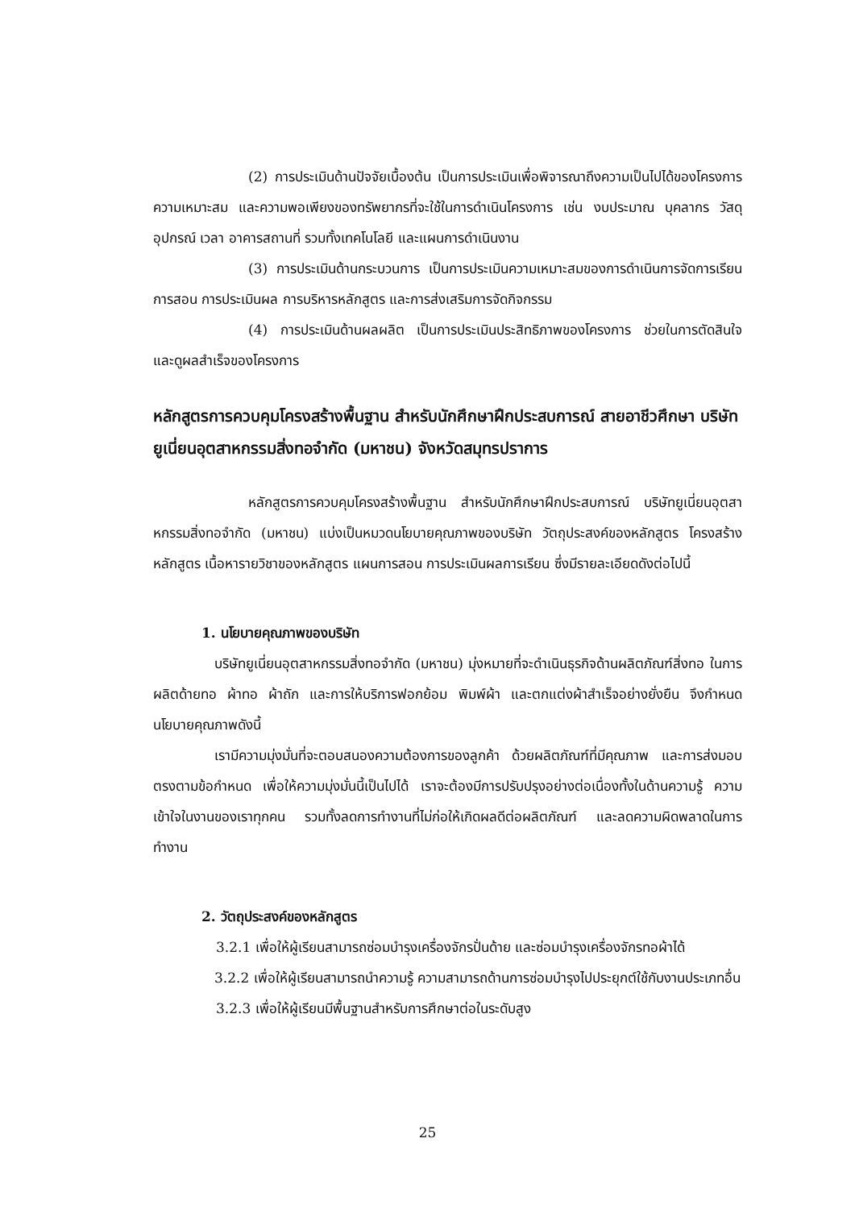(2) การประเมินด้านปัจจัยเบื้องต้น เป็นการประเมินเพื่อพิจารณาถึงความเป็นไปได้ของโครงการ ความเหมาะสม และความพอเพียงของทรัพยากรที่จะใช้ในการดำเนินโครงการ เช่น งบประมาณ บุคลากร วัสดุอุปกรณ์ เวลา อาคารสถานที่ รวมทั้งเทคโนโลยี และแผนการดำเนินงาน
(3) การประเมินด้านกระบวนการ เป็นการประเมินความเหมาะสมของการดำเนินการจัดการเรียนการสอน การประเมินผล การบริหารหลักสูตร และการส่งเสริมการจัดกิจกรรม
(4) การประเมินด้านผลผลิต เป็นการประเมินประสิทธิภาพของโครงการ ช่วยในการตัดสินใจ และดูผลสำเร็จของโครงการ
หลักสูตรการควบคุมโครงสร้างพื้นฐาน สำหรับนักศึกษาฝึกประสบการณ์ สายอาชีวศึกษา บริษัทยูเนี่ยนอุตสาหกรรมสิ่งทอจำกัด (มหาชน) จังหวัดสมุทรปราการ
หลักสูตรการควบคุมโครงสร้างพื้นฐาน สำหรับนักศึกษาฝึกประสบการณ์ บริษัทยูเนี่ยนอุตสาหกรรมสิ่งทอจำกัด (มหาชน) แบ่งเป็นหมวดนโยบายคุณภาพของบริษัท วัตถุประสงค์ของหลักสูตร โครงสร้างหลักสูตร เนื้อหารายวิชาของหลักสูตร แผนการสอน การประเมินผลการเรียน ซึ่งมีรายละเอียดดังต่อไปนี้
1. นโยบายคุณภาพของบริษัท
บริษัทยูเนี่ยนอุตสาหกรรมสิ่งทอจำกัด (มหาชน) มุ่งหมายที่จะดำเนินธุรกิจด้านผลิตภัณฑ์สิ่งทอ ในการผลิตด้ายทอ ผ้าทอ ผ้าถัก และการให้บริการฟอกย้อม พิมพ์ผ้า และตกแต่งผ้าสำเร็จอย่างยั่งยืน จึงกำหนดนโยบายคุณภาพดังนี้
เรามีความมุ่งมั่นที่จะตอบสนองความต้องการของลูกค้า ด้วยผลิตภัณฑ์ที่มีคุณภาพ และการส่งมอบตรงตามข้อกำหนด เพื่อให้ความมุ่งมั่นนี้เป็นไปได้ เราจะต้องมีการปรับปรุงอย่างต่อเนื่องทั้งในด้านความรู้ ความเข้าใจในงานของเราทุกคน รวมทั้งลดการทำงานที่ไม่ก่อให้เกิดผลดีต่อผลิตภัณฑ์ และลดความผิดพลาดในการทำงาน
2. วัตถุประสงค์ของหลักสูตร
3.2.1 เพื่อให้ผู้เรียนสามารถซ่อมบำรุงเครื่องจักรปั่นด้าย และซ่อมบำรุงเครื่องจักรทอผ้าได้
3.2.2 เพื่อให้ผู้เรียนสามารถนำความรู้ ความสามารถด้านการซ่อมบำรุงไปประยุกต์ใช้กับงานประเภทอื่น
3.2.3 เพื่อให้ผู้เรียนมีพื้นฐานสำหรับการศึกษาต่อในระดับสูง
25